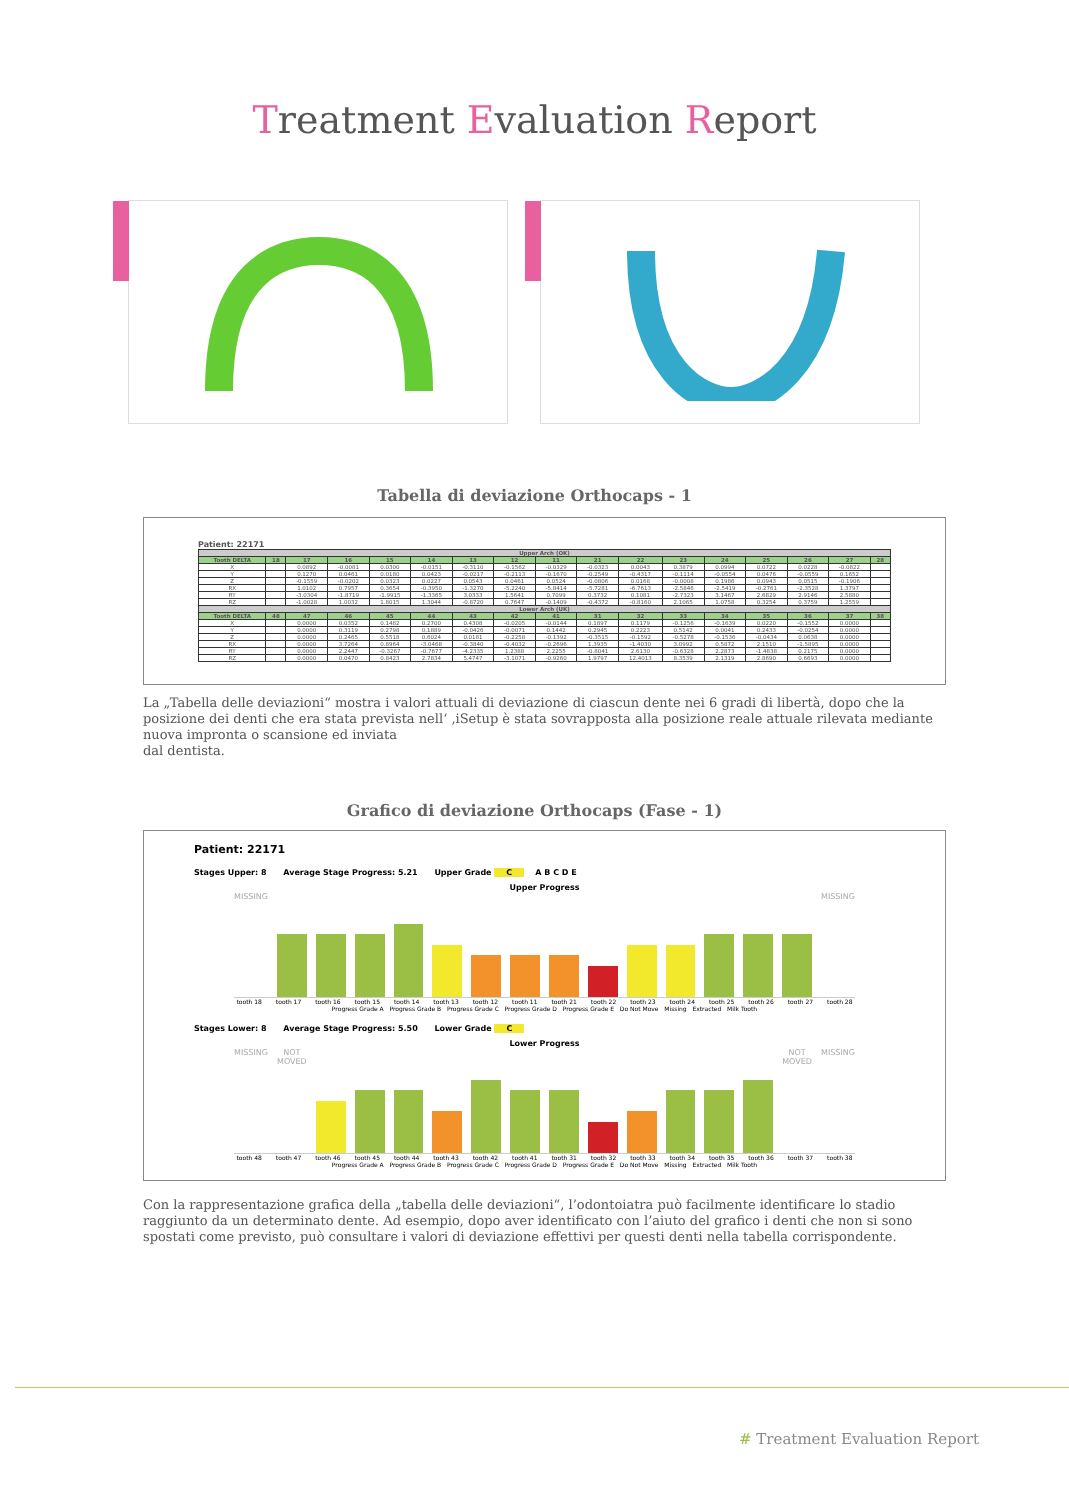Treatment Evaluation Report
Tabella di deviazione Orthocaps - 1
Patient: 22171
| Upper Arch (OK) | | | | | | | | | | | | | | | | |
| Tooth DELTA | 18 | 17 | 16 | 15 | 14 | 13 | 12 | 11 | 21 | 22 | 23 | 24 | 25 | 26 | 27 | 28 |
| X | | 0.0892 | -0.0081 | 0.0300 | -0.0151 | -0.3110 | -0.1562 | -0.0329 | -0.0323 | 0.0043 | 0.3879 | 0.0994 | 0.0722 | 0.0228 | -0.0822 | |
| Y | | 0.1270 | 0.0461 | 0.0180 | 0.0423 | -0.0217 | -0.2113 | -0.1670 | -0.2549 | -0.4317 | -0.1114 | -0.0554 | 0.0476 | -0.0559 | 0.1652 | |
| Z | | -0.1559 | -0.0202 | 0.0323 | 0.0227 | 0.0543 | 0.0461 | 0.0524 | -0.0806 | 0.0168 | -0.0008 | 0.1986 | 0.0943 | 0.0515 | -0.1906 | |
| RX | | 1.0102 | 0.7957 | 0.3654 | -0.3950 | -1.3270 | -5.2240 | -5.8414 | -5.7281 | -6.7613 | -2.5846 | -2.5419 | -0.2761 | -2.3528 | 1.3797 | |
| RY | | -3.0304 | -1.8719 | -1.9915 | -1.3365 | 3.0333 | 1.5641 | 0.7099 | 0.3732 | 0.1081 | -2.7323 | 3.1467 | 2.6829 | 2.9146 | 2.5880 | |
| RZ | | -1.0028 | 1.0032 | 1.8015 | 1.3044 | -0.8720 | 0.7647 | -0.1409 | -0.4372 | -0.8160 | 2.1065 | 1.0758 | 0.3254 | 0.3759 | 1.2559 | |
| Lower Arch (UK) | | | | | | | | | | | | | | | | |
| Tooth DELTA | 48 | 47 | 46 | 45 | 44 | 43 | 42 | 41 | 31 | 32 | 33 | 34 | 35 | 36 | 37 | 38 |
| X | | 0.0000 | 0.0352 | 0.1482 | 0.2700 | 0.4308 | -0.0205 | -0.0144 | 0.1897 | 0.1179 | -0.1256 | -0.1639 | 0.0220 | -0.1552 | 0.0000 | |
| Y | | 0.0000 | 0.3119 | 0.2798 | 0.1889 | -0.0426 | -0.0071 | 0.1442 | 0.2945 | 0.2223 | 0.5142 | 0.0041 | 0.2433 | -0.0254 | 0.0000 | |
| Z | | 0.0000 | 0.2465 | 0.5518 | 0.6024 | 0.0181 | -0.2258 | -0.1392 | -0.3515 | -0.1592 | -0.5278 | -0.1536 | -0.0434 | 0.0638 | 0.0000 | |
| RX | | 0.0000 | 3.7264 | 0.8964 | -3.0468 | -0.3840 | -0.4032 | -0.2696 | 1.3935 | -1.4030 | 3.0992 | 0.5872 | 2.1510 | -1.5895 | 0.0000 | |
| RY | | 0.0000 | 2.2447 | -0.3267 | -0.7677 | -4.2335 | 1.2388 | 2.2255 | -0.8041 | 2.6130 | -0.6328 | 2.2873 | -1.4838 | 0.2175 | 0.0000 | |
| RZ | | 0.0000 | 0.0470 | 0.8423 | 2.7834 | 5.4747 | -3.1071 | -0.9260 | 1.9797 | 12.4013 | 8.3539 | 2.1319 | 2.8690 | 0.6693 | 0.0000 | |
La „Tabella delle deviazioni“ mostra i valori attuali di deviazione di ciascun dente nei 6 gradi di libertà, dopo che la posizione dei denti che era stata prevista nell‘ ‚iSetup è stata sovrapposta alla posizione reale attuale rilevata mediante nuova impronta o scansione ed inviata
dal dentista.
Grafico di deviazione Orthocaps (Fase - 1)
Patient: 22171
Stages Upper: 8 Average Stage Progress: 5.21 Upper Grade C A B C D E
Upper Progress
MISSING
MISSING
tooth 18 tooth 17 tooth 16 tooth 15 tooth 14 tooth 13 tooth 12 tooth 11 tooth 21 tooth 22 tooth 23 tooth 24 tooth 25 tooth 26 tooth 27 tooth 28
Progress Grade A Progress Grade B Progress Grade C Progress Grade D Progress Grade E Do Not Move Missing Extracted Milk Tooth
Stages Lower: 8 Average Stage Progress: 5.50 Lower Grade C
Lower Progress
MISSING
NOT MOVED
NOT MOVED
MISSING
tooth 48 tooth 47 tooth 46 tooth 45 tooth 44 tooth 43 tooth 42 tooth 41 tooth 31 tooth 32 tooth 33 tooth 34 tooth 35 tooth 36 tooth 37 tooth 38
Progress Grade A Progress Grade B Progress Grade C Progress Grade D Progress Grade E Do Not Move Missing Extracted Milk Tooth
Con la rappresentazione grafica della „tabella delle deviazioni“, l’odontoiatra può facilmente identificare lo stadio raggiunto da un determinato dente. Ad esempio, dopo aver identificato con l’aiuto del grafico i denti che non si sono spostati come previsto, può consultare i valori di deviazione effettivi per questi denti nella tabella corrispondente.
# Treatment Evaluation Report